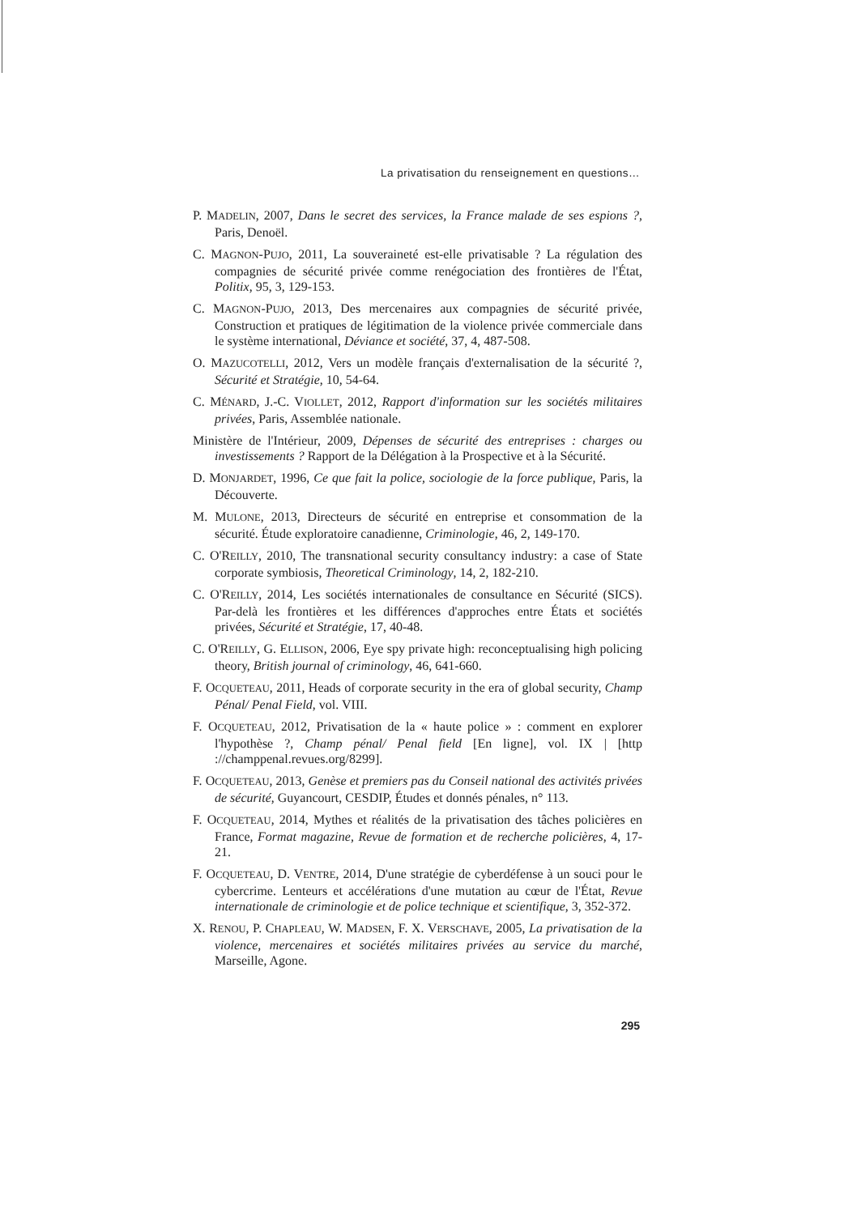La privatisation du renseignement en questions…
P. MADELIN, 2007, Dans le secret des services, la France malade de ses espions ?, Paris, Denoël.
C. MAGNON-PUJO, 2011, La souveraineté est-elle privatisable ? La régulation des compagnies de sécurité privée comme renégociation des frontières de l'État, Politix, 95, 3, 129-153.
C. MAGNON-PUJO, 2013, Des mercenaires aux compagnies de sécurité privée, Construction et pratiques de légitimation de la violence privée commerciale dans le système international, Déviance et société, 37, 4, 487-508.
O. MAZUCOTELLI, 2012, Vers un modèle français d'externalisation de la sécurité ?, Sécurité et Stratégie, 10, 54-64.
C. MÉNARD, J.-C. VIOLLET, 2012, Rapport d'information sur les sociétés militaires privées, Paris, Assemblée nationale.
Ministère de l'Intérieur, 2009, Dépenses de sécurité des entreprises : charges ou investissements ? Rapport de la Délégation à la Prospective et à la Sécurité.
D. MONJARDET, 1996, Ce que fait la police, sociologie de la force publique, Paris, la Découverte.
M. MULONE, 2013, Directeurs de sécurité en entreprise et consommation de la sécurité. Étude exploratoire canadienne, Criminologie, 46, 2, 149-170.
C. O'REILLY, 2010, The transnational security consultancy industry: a case of State corporate symbiosis, Theoretical Criminology, 14, 2, 182-210.
C. O'REILLY, 2014, Les sociétés internationales de consultance en Sécurité (SICS). Par-delà les frontières et les différences d'approches entre États et sociétés privées, Sécurité et Stratégie, 17, 40-48.
C. O'REILLY, G. ELLISON, 2006, Eye spy private high: reconceptualising high policing theory, British journal of criminology, 46, 641-660.
F. OCQUETEAU, 2011, Heads of corporate security in the era of global security, Champ Pénal/ Penal Field, vol. VIII.
F. OCQUETEAU, 2012, Privatisation de la « haute police » : comment en explorer l'hypothèse ?, Champ pénal/ Penal field [En ligne], vol. IX | [http ://champpenal.revues.org/8299].
F. OCQUETEAU, 2013, Genèse et premiers pas du Conseil national des activités privées de sécurité, Guyancourt, CESDIP, Études et donnés pénales, n° 113.
F. OCQUETEAU, 2014, Mythes et réalités de la privatisation des tâches policières en France, Format magazine, Revue de formation et de recherche policières, 4, 17-21.
F. OCQUETEAU, D. VENTRE, 2014, D'une stratégie de cyberdéfense à un souci pour le cybercrime. Lenteurs et accélérations d'une mutation au cœur de l'État, Revue internationale de criminologie et de police technique et scientifique, 3, 352-372.
X. RENOU, P. CHAPLEAU, W. MADSEN, F. X. VERSCHAVE, 2005, La privatisation de la violence, mercenaires et sociétés militaires privées au service du marché, Marseille, Agone.
295